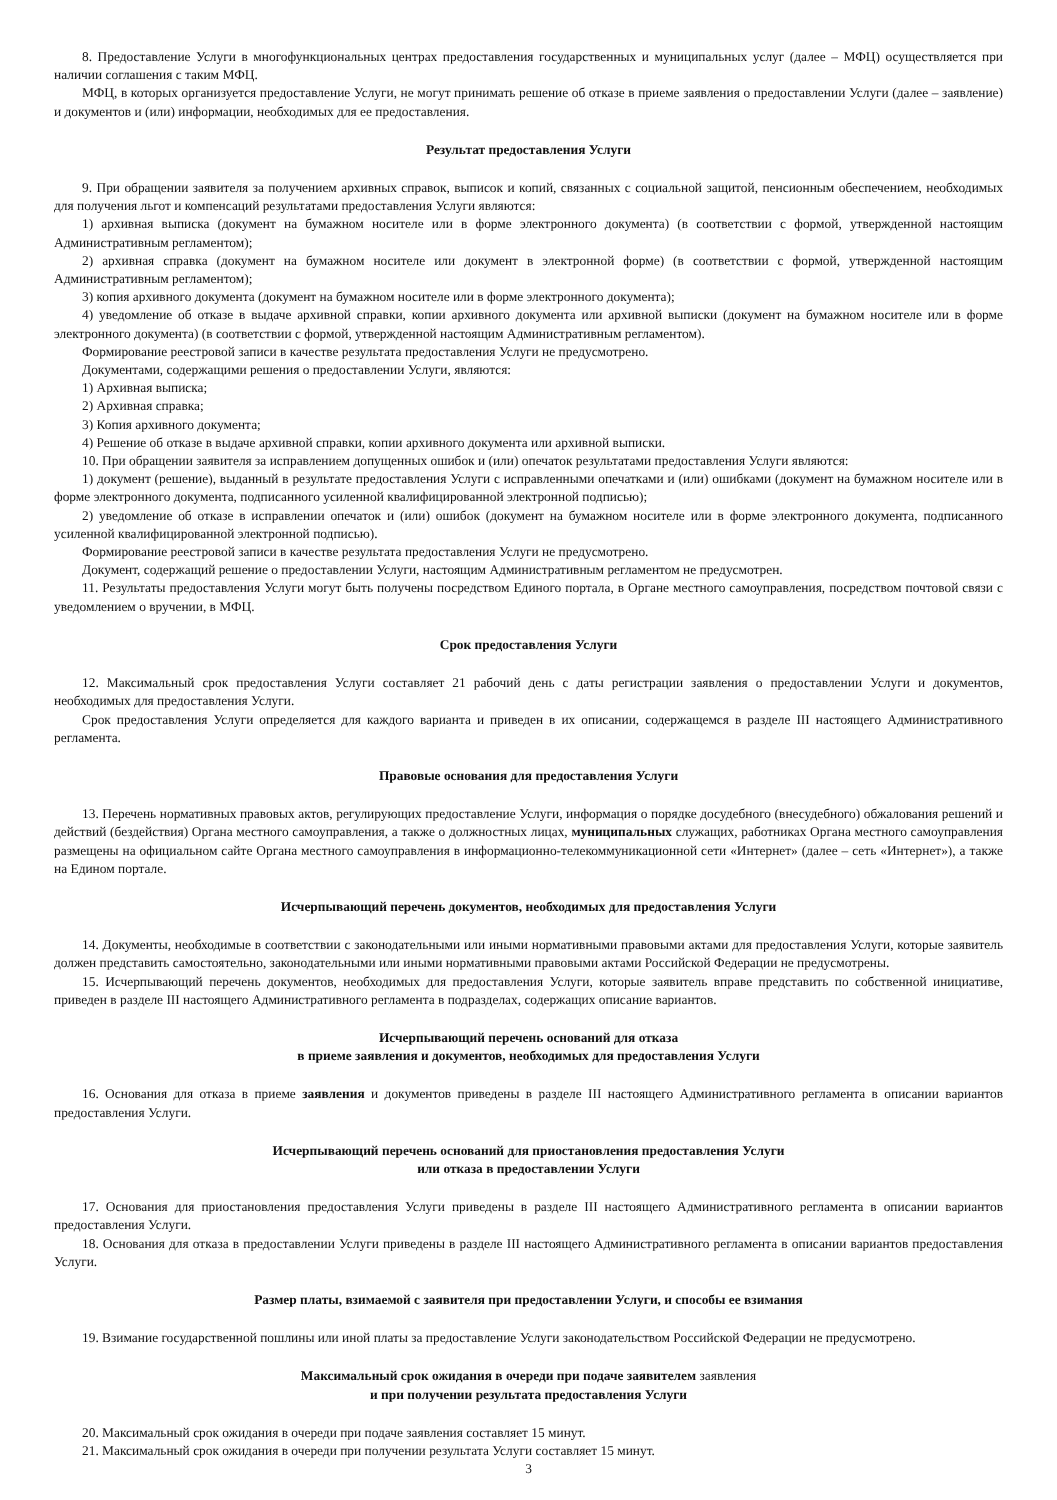8. Предоставление Услуги в многофункциональных центрах предоставления государственных и муниципальных услуг (далее – МФЦ) осуществляется при наличии соглашения с таким МФЦ.
МФЦ, в которых организуется предоставление Услуги, не могут принимать решение об отказе в приеме заявления о предоставлении Услуги (далее – заявление) и документов и (или) информации, необходимых для ее предоставления.
Результат предоставления Услуги
9. При обращении заявителя за получением архивных справок, выписок и копий, связанных с социальной защитой, пенсионным обеспечением, необходимых для получения льгот и компенсаций результатами предоставления Услуги являются:
1) архивная выписка (документ на бумажном носителе или в форме электронного документа) (в соответствии с формой, утвержденной настоящим Административным регламентом);
2) архивная справка (документ на бумажном носителе или документ в электронной форме) (в соответствии с формой, утвержденной настоящим Административным регламентом);
3) копия архивного документа (документ на бумажном носителе или в форме электронного документа);
4) уведомление об отказе в выдаче архивной справки, копии архивного документа или архивной выписки (документ на бумажном носителе или в форме электронного документа) (в соответствии с формой, утвержденной настоящим Административным регламентом).
Формирование реестровой записи в качестве результата предоставления Услуги не предусмотрено.
Документами, содержащими решения о предоставлении Услуги, являются:
1) Архивная выписка;
2) Архивная справка;
3) Копия архивного документа;
4) Решение об отказе в выдаче архивной справки, копии архивного документа или архивной выписки.
10. При обращении заявителя за исправлением допущенных ошибок и (или) опечаток результатами предоставления Услуги являются:
1) документ (решение), выданный в результате предоставления Услуги с исправленными опечатками и (или) ошибками (документ на бумажном носителе или в форме электронного документа, подписанного усиленной квалифицированной электронной подписью);
2) уведомление об отказе в исправлении опечаток и (или) ошибок (документ на бумажном носителе или в форме электронного документа, подписанного усиленной квалифицированной электронной подписью).
Формирование реестровой записи в качестве результата предоставления Услуги не предусмотрено.
Документ, содержащий решение о предоставлении Услуги, настоящим Административным регламентом не предусмотрен.
11. Результаты предоставления Услуги могут быть получены посредством Единого портала, в Органе местного самоуправления, посредством почтовой связи с уведомлением о вручении, в МФЦ.
Срок предоставления Услуги
12. Максимальный срок предоставления Услуги составляет 21 рабочий день с даты регистрации заявления о предоставлении Услуги и документов, необходимых для предоставления Услуги.
Срок предоставления Услуги определяется для каждого варианта и приведен в их описании, содержащемся в разделе III настоящего Административного регламента.
Правовые основания для предоставления Услуги
13. Перечень нормативных правовых актов, регулирующих предоставление Услуги, информация о порядке досудебного (внесудебного) обжалования решений и действий (бездействия) Органа местного самоуправления, а также о должностных лицах, муниципальных служащих, работниках Органа местного самоуправления размещены на официальном сайте Органа местного самоуправления в информационно-телекоммуникационной сети «Интернет» (далее – сеть «Интернет»), а также на Едином портале.
Исчерпывающий перечень документов, необходимых для предоставления Услуги
14. Документы, необходимые в соответствии с законодательными или иными нормативными правовыми актами для предоставления Услуги, которые заявитель должен представить самостоятельно, законодательными или иными нормативными правовыми актами Российской Федерации не предусмотрены.
15. Исчерпывающий перечень документов, необходимых для предоставления Услуги, которые заявитель вправе представить по собственной инициативе, приведен в разделе III настоящего Административного регламента в подразделах, содержащих описание вариантов.
Исчерпывающий перечень оснований для отказа
в приеме заявления и документов, необходимых для предоставления Услуги
16. Основания для отказа в приеме заявления и документов приведены в разделе III настоящего Административного регламента в описании вариантов предоставления Услуги.
Исчерпывающий перечень оснований для приостановления предоставления Услуги
или отказа в предоставлении Услуги
17. Основания для приостановления предоставления Услуги приведены в разделе III настоящего Административного регламента в описании вариантов предоставления Услуги.
18. Основания для отказа в предоставлении Услуги приведены в разделе III настоящего Административного регламента в описании вариантов предоставления Услуги.
Размер платы, взимаемой с заявителя при предоставлении Услуги, и способы ее взимания
19. Взимание государственной пошлины или иной платы за предоставление Услуги законодательством Российской Федерации не предусмотрено.
Максимальный срок ожидания в очереди при подаче заявителем заявления
и при получении результата предоставления Услуги
20. Максимальный срок ожидания в очереди при подаче заявления составляет 15 минут.
21. Максимальный срок ожидания в очереди при получении результата Услуги составляет 15 минут.
3